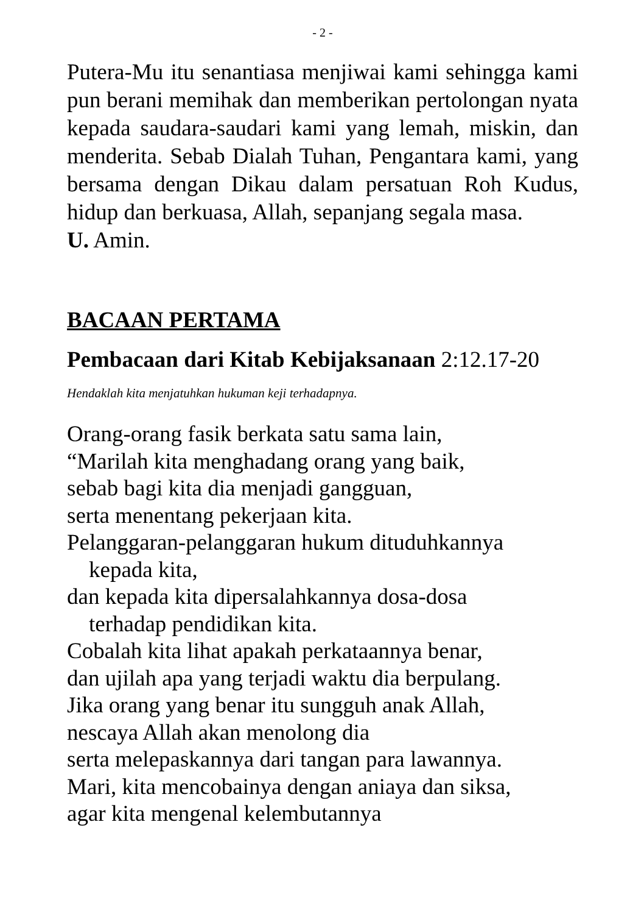- 2 -
Putera-Mu itu senantiasa menjiwai kami sehingga kami pun berani memihak dan memberikan pertolongan nyata kepada saudara-saudari kami yang lemah, miskin, dan menderita. Sebab Dialah Tuhan, Pengantara kami, yang bersama dengan Dikau dalam persatuan Roh Kudus, hidup dan berkuasa, Allah, sepanjang segala masa.
U. Amin.
BACAAN PERTAMA
Pembacaan dari Kitab Kebijaksanaan 2:12.17-20
Hendaklah kita menjatuhkan hukuman keji terhadapnya.
Orang-orang fasik berkata satu sama lain,
“Marilah kita menghadang orang yang baik,
sebab bagi kita dia menjadi gangguan,
serta menentang pekerjaan kita.
Pelanggaran-pelanggaran hukum dituduhkannya
kepada kita,
dan kepada kita dipersalahkannya dosa-dosa
terhadap pendidikan kita.
Cobalah kita lihat apakah perkataannya benar,
dan ujilah apa yang terjadi waktu dia berpulang.
Jika orang yang benar itu sungguh anak Allah,
nescaya Allah akan menolong dia
serta melepaskannya dari tangan para lawannya.
Mari, kita mencobainya dengan aniaya dan siksa,
agar kita mengenal kelembutannya